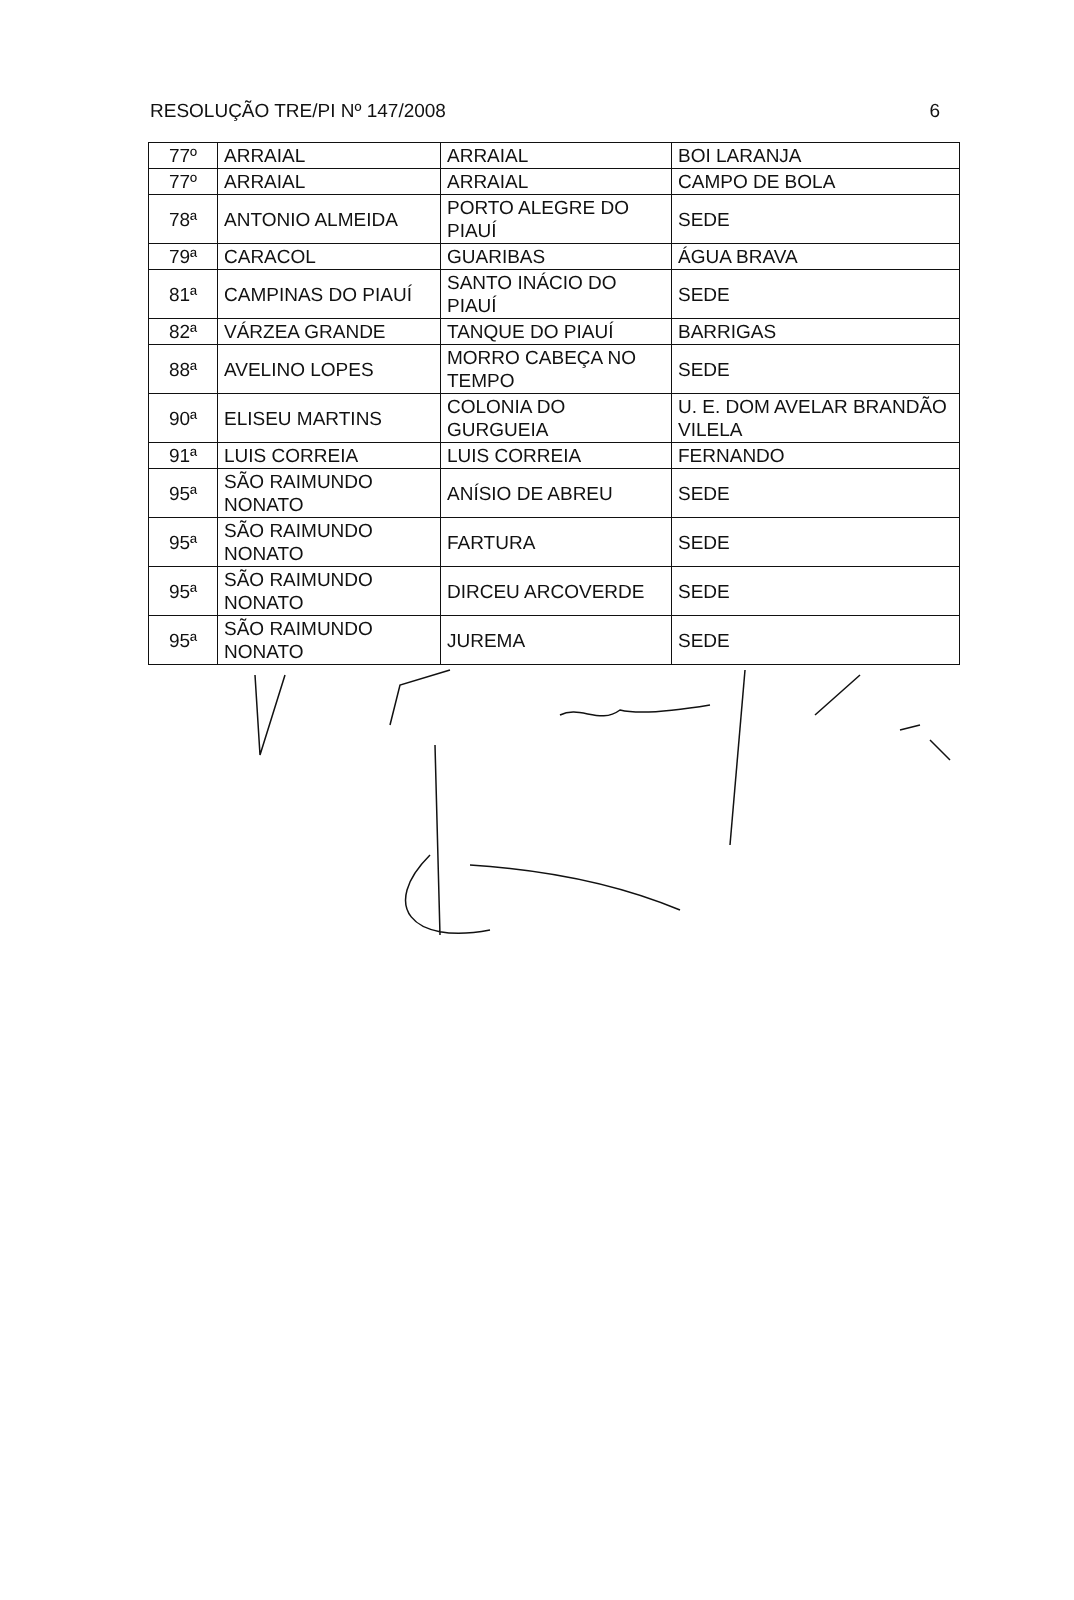RESOLUÇÃO TRE/PI Nº 147/2008 6
| 77º | ARRAIAL | ARRAIAL | BOI LARANJA |
| 77º | ARRAIAL | ARRAIAL | CAMPO DE BOLA |
| 78ª | ANTONIO ALMEIDA | PORTO ALEGRE DO PIAUÍ | SEDE |
| 79ª | CARACOL | GUARIBAS | ÁGUA BRAVA |
| 81ª | CAMPINAS DO PIAUÍ | SANTO INÁCIO DO PIAUÍ | SEDE |
| 82ª | VÁRZEA GRANDE | TANQUE DO PIAUÍ | BARRIGAS |
| 88ª | AVELINO LOPES | MORRO CABEÇA NO TEMPO | SEDE |
| 90ª | ELISEU MARTINS | COLONIA DO GURGUEIA | U. E. DOM AVELAR BRANDÃO VILELA |
| 91ª | LUIS CORREIA | LUIS CORREIA | FERNANDO |
| 95ª | SÃO RAIMUNDO NONATO | ANÍSIO DE ABREU | SEDE |
| 95ª | SÃO RAIMUNDO NONATO | FARTURA | SEDE |
| 95ª | SÃO RAIMUNDO NONATO | DIRCEU ARCOVERDE | SEDE |
| 95ª | SÃO RAIMUNDO NONATO | JUREMA | SEDE |